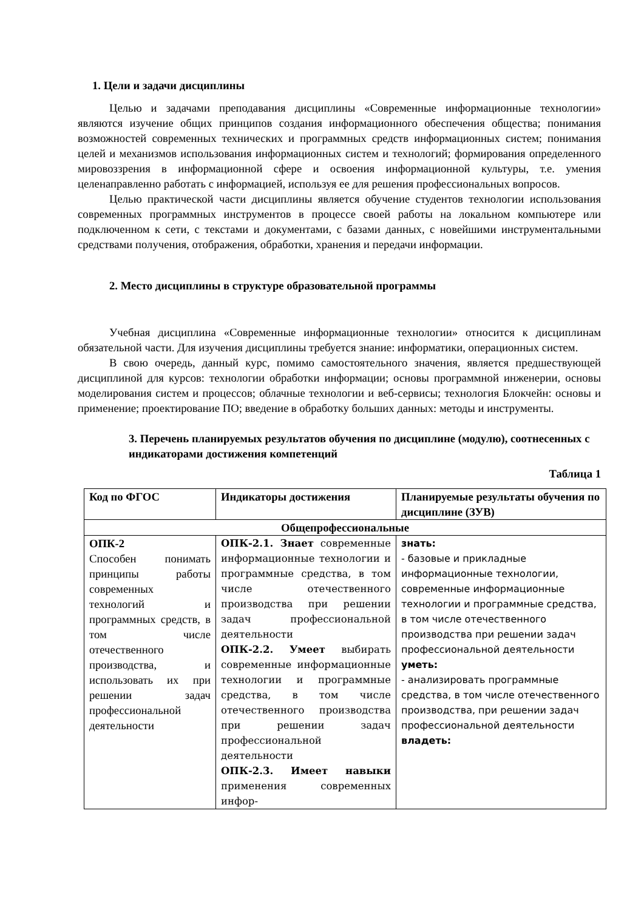1. Цели и задачи дисциплины
Целью и задачами преподавания дисциплины «Современные информационные технологии» являются изучение общих принципов создания информационного обеспечения общества; понимания возможностей современных технических и программных средств информационных систем; понимания целей и механизмов использования информационных систем и технологий; формирования определенного мировоззрения в информационной сфере и освоения информационной культуры, т.е. умения целенаправленно работать с информацией, используя ее для решения профессиональных вопросов.
Целью практической части дисциплины является обучение студентов технологии использования современных программных инструментов в процессе своей работы на локальном компьютере или подключенном к сети, с текстами и документами, с базами данных, с новейшими инструментальными средствами получения, отображения, обработки, хранения и передачи информации.
2. Место дисциплины в структуре образовательной программы
Учебная дисциплина «Современные информационные технологии» относится к дисциплинам обязательной части. Для изучения дисциплины требуется знание: информатики, операционных систем.
В свою очередь, данный курс, помимо самостоятельного значения, является предшествующей дисциплиной для курсов: технологии обработки информации; основы программной инженерии, основы моделирования систем и процессов; облачные технологии и веб-сервисы; технология Блокчейн: основы и применение; проектирование ПО; введение в обработку больших данных: методы и инструменты.
3. Перечень планируемых результатов обучения по дисциплине (модулю), соотнесенных с индикаторами достижения компетенций
Таблица 1
| Код по ФГОС | Индикаторы достижения | Планируемые результаты обучения по дисциплине (ЗУВ) |
| --- | --- | --- |
| Общепрофессиональные | | |
| ОПК-2 Способен понимать принципы работы современных технологий и программных средств, в том числе отечественного производства, и использовать их при решении задач профессиональной деятельности | ОПК-2.1. Знает современные информационные технологии и программные средства, в том числе отечественного производства при решении задач профессиональной деятельности ОПК-2.2. Умеет выбирать современные информационные технологии и программные средства, в том числе отечественного производства при решении задач профессиональной деятельности ОПК-2.3. Имеет навыки применения современных инфор- | знать: - базовые и прикладные информационные технологии, современные информационные технологии и программные средства, в том числе отечественного производства при решении задач профессиональной деятельности уметь: - анализировать программные средства, в том числе отечественного производства, при решении задач профессиональной деятельности владеть: |